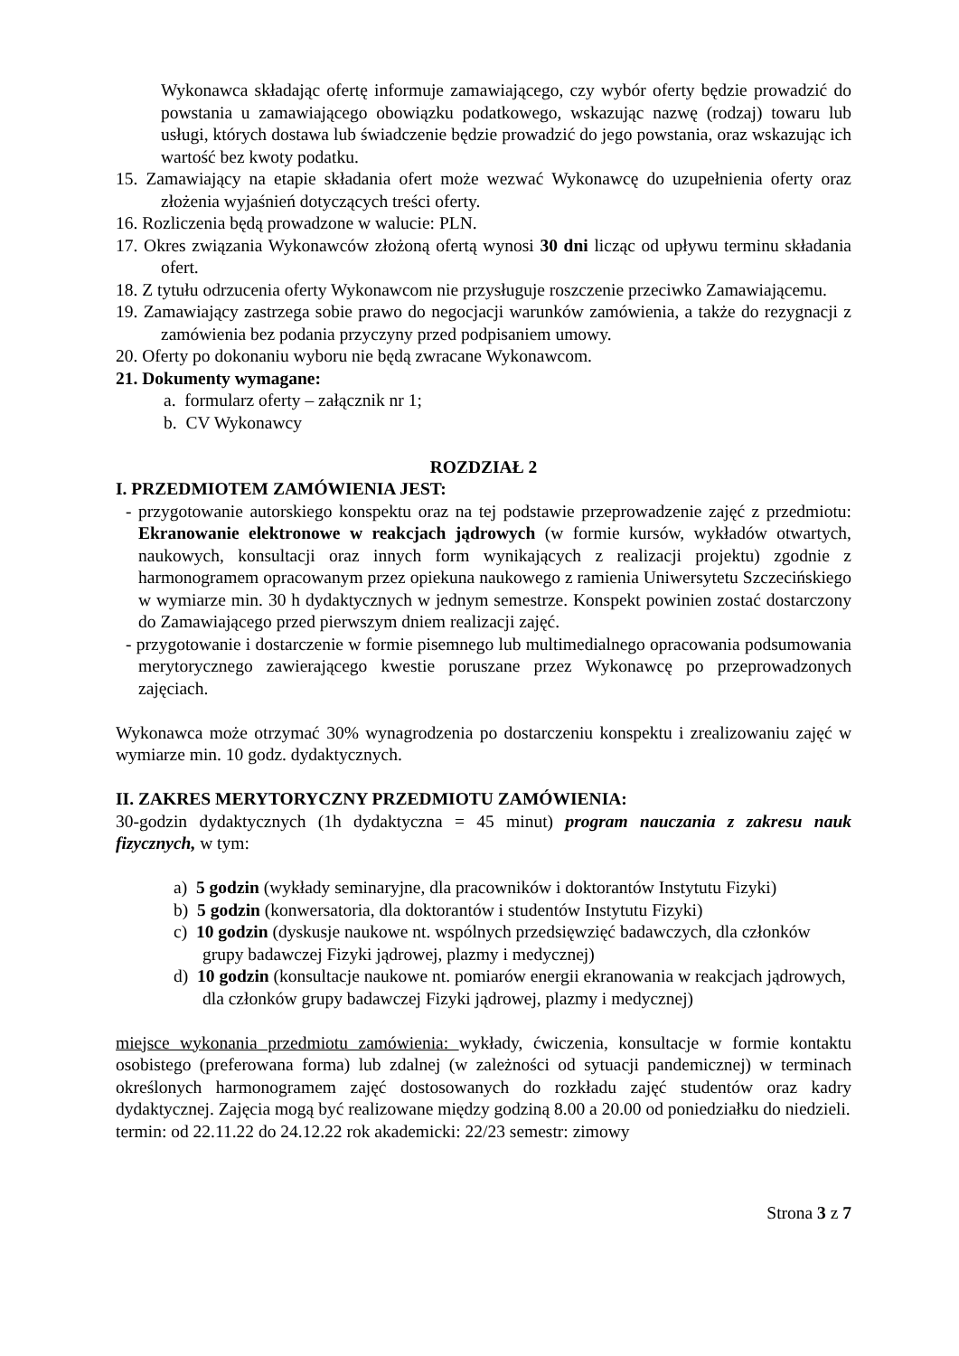Wykonawca składając ofertę informuje zamawiającego, czy wybór oferty będzie prowadzić do powstania u zamawiającego obowiązku podatkowego, wskazując nazwę (rodzaj) towaru lub usługi, których dostawa lub świadczenie będzie prowadzić do jego powstania, oraz wskazując ich wartość bez kwoty podatku.
15. Zamawiający na etapie składania ofert może wezwać Wykonawcę do uzupełnienia oferty oraz złożenia wyjaśnień dotyczących treści oferty.
16. Rozliczenia będą prowadzone w walucie: PLN.
17. Okres związania Wykonawców złożoną ofertą wynosi 30 dni licząc od upływu terminu składania ofert.
18. Z tytułu odrzucenia oferty Wykonawcom nie przysługuje roszczenie przeciwko Zamawiającemu.
19. Zamawiający zastrzega sobie prawo do negocjacji warunków zamówienia, a także do rezygnacji z zamówienia bez podania przyczyny przed podpisaniem umowy.
20. Oferty po dokonaniu wyboru nie będą zwracane Wykonawcom.
21. Dokumenty wymagane:
a. formularz oferty – załącznik nr 1;
b. CV Wykonawcy
ROZDZIAŁ 2
I. PRZEDMIOTEM ZAMÓWIENIA JEST:
- przygotowanie autorskiego konspektu oraz na tej podstawie przeprowadzenie zajęć z przedmiotu: Ekranowanie elektronowe w reakcjach jądrowych (w formie kursów, wykładów otwartych, naukowych, konsultacji oraz innych form wynikających z realizacji projektu) zgodnie z harmonogramem opracowanym przez opiekuna naukowego z ramienia Uniwersytetu Szczecińskiego w wymiarze min. 30 h dydaktycznych w jednym semestrze. Konspekt powinien zostać dostarczony do Zamawiającego przed pierwszym dniem realizacji zajęć.
- przygotowanie i dostarczenie w formie pisemnego lub multimedialnego opracowania podsumowania merytorycznego zawierającego kwestie poruszane przez Wykonawcę po przeprowadzonych zajęciach.
Wykonawca może otrzymać 30% wynagrodzenia po dostarczeniu konspektu i zrealizowaniu zajęć w wymiarze min. 10 godz. dydaktycznych.
II. ZAKRES MERYTORYCZNY PRZEDMIOTU ZAMÓWIENIA:
30-godzin dydaktycznych (1h dydaktyczna = 45 minut) program nauczania z zakresu nauk fizycznych, w tym:
a) 5 godzin (wykłady seminaryjne, dla pracowników i doktorantów Instytutu Fizyki)
b) 5 godzin (konwersatoria, dla doktorantów i studentów Instytutu Fizyki)
c) 10 godzin (dyskusje naukowe nt. wspólnych przedsięwzięć badawczych, dla członków grupy badawczej Fizyki jądrowej, plazmy i medycznej)
d) 10 godzin (konsultacje naukowe nt. pomiarów energii ekranowania w reakcjach jądrowych, dla członków grupy badawczej Fizyki jądrowej, plazmy i medycznej)
miejsce wykonania przedmiotu zamówienia: wykłady, ćwiczenia, konsultacje w formie kontaktu osobistego (preferowana forma) lub zdalnej (w zależności od sytuacji pandemicznej) w terminach określonych harmonogramem zajęć dostosowanych do rozkładu zajęć studentów oraz kadry dydaktycznej. Zajęcia mogą być realizowane między godziną 8.00 a 20.00 od poniedziałku do niedzieli.
termin: od 22.11.22 do 24.12.22 rok akademicki: 22/23 semestr: zimowy
Strona 3 z 7